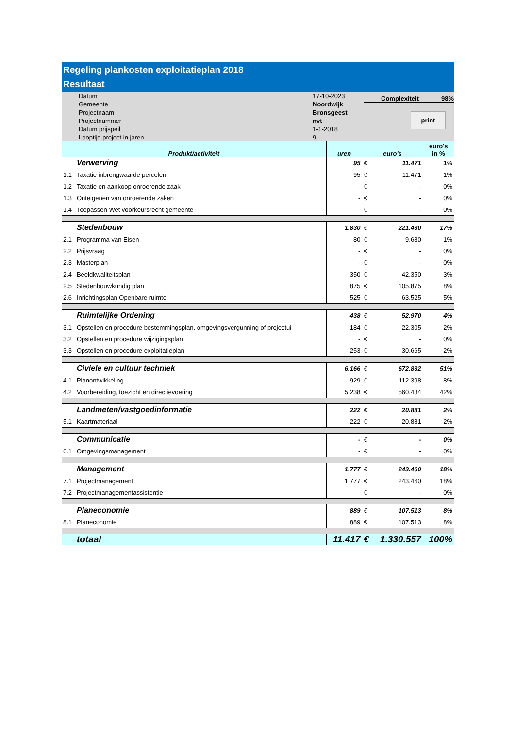Regeling plankosten exploitatieplan 2018
Resultaat
Datum
Gemeente
Projectnaam
Projectnummer
Datum prijspeil
Looptijd project in jaren
17-10-2023
Noordwijk
Bronsgeest
nvt
1-1-2018
9
Complexiteit 98%
print
| Produkt/activiteit | | uren | euro's | | euro's in % |
| --- | --- | --- | --- | --- | --- |
| | Verwerving | 95 | € | 11.471 | 1% |
| 1.1 | Taxatie inbrengwaarde percelen | 95 | € | 11.471 | 1% |
| 1.2 | Taxatie en aankoop onroerende zaak | - | € | - | 0% |
| 1.3 | Onteigenen van onroerende zaken | - | € | - | 0% |
| 1.4 | Toepassen Wet voorkeursrecht gemeente | - | € | - | 0% |
| | Stedenbouw | 1.830 | € | 221.430 | 17% |
| 2.1 | Programma van Eisen | 80 | € | 9.680 | 1% |
| 2.2 | Prijsvraag | - | € | - | 0% |
| 2.3 | Masterplan | - | € | - | 0% |
| 2.4 | Beeldkwaliteitsplan | 350 | € | 42.350 | 3% |
| 2.5 | Stedenbouwkundig plan | 875 | € | 105.875 | 8% |
| 2.6 | Inrichtingsplan Openbare ruimte | 525 | € | 63.525 | 5% |
| | Ruimtelijke Ordening | 438 | € | 52.970 | 4% |
| 3.1 | Opstellen en procedure bestemmingsplan, omgevingsvergunning of projectui | 184 | € | 22.305 | 2% |
| 3.2 | Opstellen en procedure wijzigingsplan | - | € | - | 0% |
| 3.3 | Opstellen en procedure exploitatieplan | 253 | € | 30.665 | 2% |
| | Civiele en cultuur techniek | 6.166 | € | 672.832 | 51% |
| 4.1 | Planontwikkeling | 929 | € | 112.398 | 8% |
| 4.2 | Voorbereiding, toezicht en directievoering | 5.238 | € | 560.434 | 42% |
| | Landmeten/vastgoedinformatie | 222 | € | 20.881 | 2% |
| 5.1 | Kaartmateriaal | 222 | € | 20.881 | 2% |
| | Communicatie | - | € | - | 0% |
| 6.1 | Omgevingsmanagement | - | € | - | 0% |
| | Management | 1.777 | € | 243.460 | 18% |
| 7.1 | Projectmanagement | 1.777 | € | 243.460 | 18% |
| 7.2 | Projectmanagementassistentie | - | € | - | 0% |
| | Planeconomie | 889 | € | 107.513 | 8% |
| 8.1 | Planeconomie | 889 | € | 107.513 | 8% |
| | totaal | 11.417 | € | 1.330.557 | 100% |